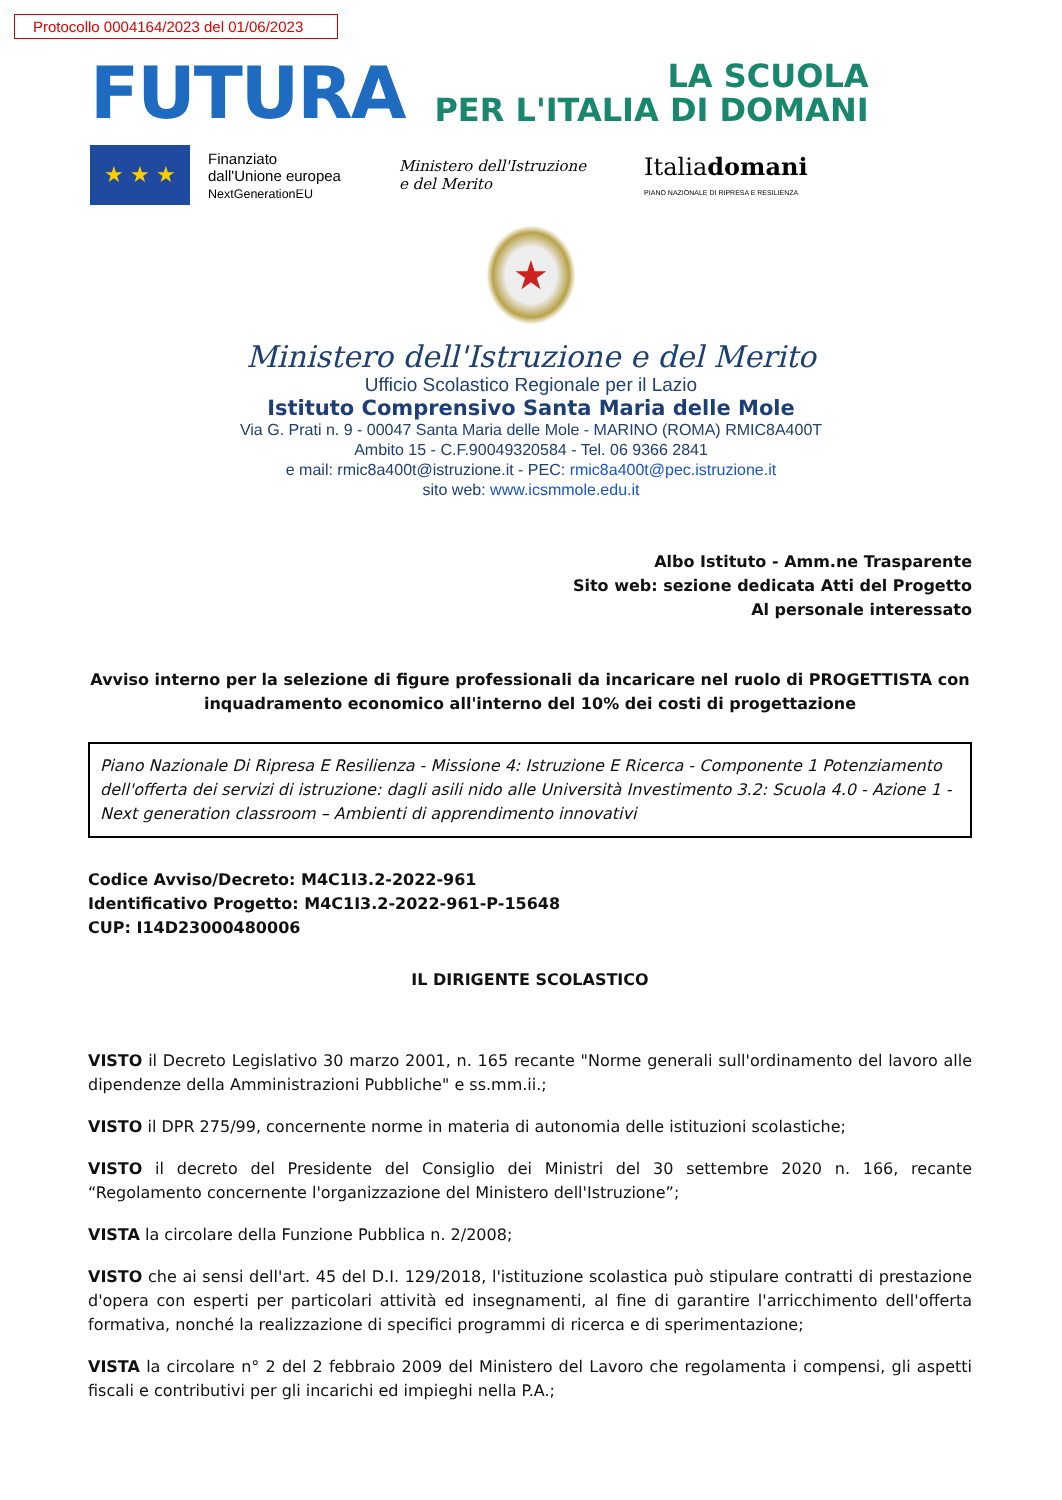Protocollo 0004164/2023 del 01/06/2023
FUTURA
LA SCUOLA
PER L'ITALIA DI DOMANI
★ ★ ★
Finanziato
dall'Unione europea
NextGenerationEU
Ministero dell'Istruzione
e del Merito
Italiadomani
PIANO NAZIONALE DI RIPRESA E RESILIENZA
★
Ministero dell'Istruzione e del Merito
Ufficio Scolastico Regionale per il Lazio
Istituto Comprensivo Santa Maria delle Mole
Via G. Prati n. 9 - 00047 Santa Maria delle Mole - MARINO (ROMA) RMIC8A400T
Ambito 15 - C.F.90049320584 - Tel. 06 9366 2841
e mail: rmic8a400t@istruzione.it - PEC: rmic8a400t@pec.istruzione.it
sito web: www.icsmmole.edu.it
Albo Istituto - Amm.ne Trasparente
Sito web: sezione dedicata Atti del Progetto
Al personale interessato
Avviso interno per la selezione di figure professionali da incaricare nel ruolo di PROGETTISTA con inquadramento economico all'interno del 10% dei costi di progettazione
Piano Nazionale Di Ripresa E Resilienza - Missione 4: Istruzione E Ricerca - Componente 1 Potenziamento dell'offerta dei servizi di istruzione: dagli asili nido alle Università Investimento 3.2: Scuola 4.0 - Azione 1 - Next generation classroom – Ambienti di apprendimento innovativi
Codice Avviso/Decreto: M4C1I3.2-2022-961
Identificativo Progetto: M4C1I3.2-2022-961-P-15648
CUP: I14D23000480006
IL DIRIGENTE SCOLASTICO
VISTO il Decreto Legislativo 30 marzo 2001, n. 165 recante "Norme generali sull'ordinamento del lavoro alle dipendenze della Amministrazioni Pubbliche" e ss.mm.ii.;
VISTO il DPR 275/99, concernente norme in materia di autonomia delle istituzioni scolastiche;
VISTO il decreto del Presidente del Consiglio dei Ministri del 30 settembre 2020 n. 166, recante “Regolamento concernente l'organizzazione del Ministero dell'Istruzione”;
VISTA la circolare della Funzione Pubblica n. 2/2008;
VISTO che ai sensi dell'art. 45 del D.I. 129/2018, l'istituzione scolastica può stipulare contratti di prestazione d'opera con esperti per particolari attività ed insegnamenti, al fine di garantire l'arricchimento dell'offerta formativa, nonché la realizzazione di specifici programmi di ricerca e di sperimentazione;
VISTA la circolare n° 2 del 2 febbraio 2009 del Ministero del Lavoro che regolamenta i compensi, gli aspetti fiscali e contributivi per gli incarichi ed impieghi nella P.A.;